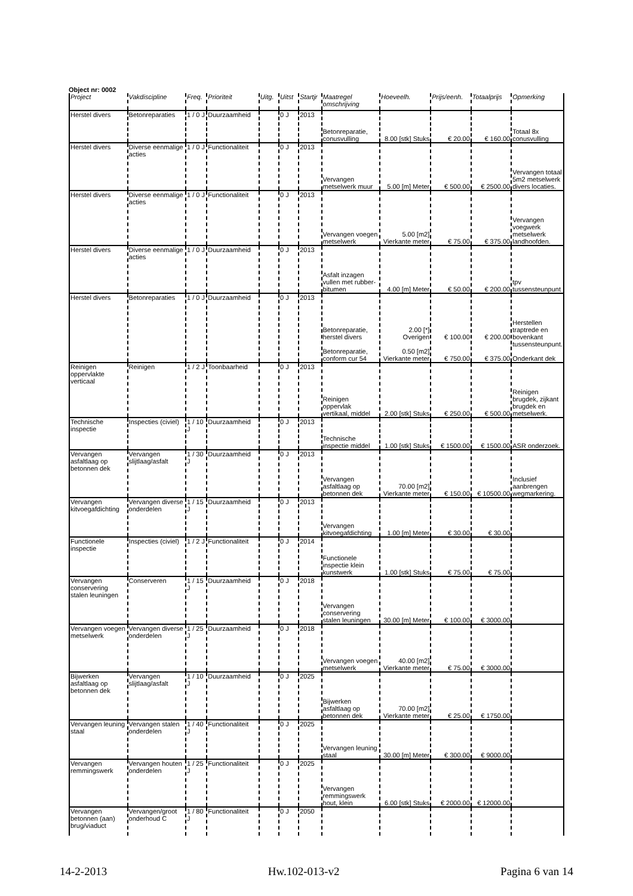Object nr: 0002
| Project | Vakdiscipline | Freq. | Prioriteit | Uitg. | Uitst | Startjr | Maatregel omschrijving | Hoeveelh. | Prijs/eenh. | Totaalprijs | Opmerking |
| --- | --- | --- | --- | --- | --- | --- | --- | --- | --- | --- | --- |
| Herstel divers | Betonreparaties | 1 / 0 J | Duurzaamheid | | 0 J | 2013 | Betonreparatie, conusvulling | 8.00 [stk] Stuks | € 20.00 | € 160.00 | Totaal 8x conusvulling |
| Herstel divers | Diverse eenmalige acties | 1 / 0 J | Functionaliteit | | 0 J | 2013 | Vervangen metselwerk muur | 5.00 [m] Meter | € 500.00 | € 2500.00 | Vervangen totaal 5m2 metselwerk divers locaties. |
| Herstel divers | Diverse eenmalige acties | 1 / 0 J | Functionaliteit | | 0 J | 2013 | Vervangen voegen metselwerk | 5.00 [m2] Vierkante meter | € 75.00 | € 375.00 | Vervangen voegwerk metselwerk landhoofden. |
| Herstel divers | Diverse eenmalige acties | 1 / 0 J | Duurzaamheid | | 0 J | 2013 | Asfalt inzagen vullen met rubber-bitumen | 4.00 [m] Meter | € 50.00 | € 200.00 | tpv tussensteunpunt |
| Herstel divers | Betonreparaties | 1 / 0 J | Duurzaamheid | | 0 J | 2013 | Betonreparatie, herstel divers Betonreparatie, conform cur 54 | 2.00 [*] Overigen 0.50 [m2] Vierkante meter | € 100.00 € 750.00 | € 200.00 € 375.00 | Herstellen traptrede en bovenkant tussensteunpunt. Onderkant dek |
| Reinigen oppervlakte verticaal | Reinigen | 1 / 2 J | Toonbaarheid | | 0 J | 2013 | Reinigen oppervlak vertikaal, middel | 2.00 [stk] Stuks | € 250.00 | € 500.00 | Reinigen brugdek, zijkant brugdek en metselwerk. |
| Technische inspectie | Inspecties (civiel) | 1 / 10 J | Duurzaamheid | | 0 J | 2013 | Technische inspectie middel | 1.00 [stk] Stuks | € 1500.00 | € 1500.00 | ASR onderzoek. |
| Vervangen asfaltlaag op betonnen dek | Vervangen slijtlaag/asfalt | 1 / 30 J | Duurzaamheid | | 0 J | 2013 | Vervangen asfaltlaag op betonnen dek | 70.00 [m2] Vierkante meter | € 150.00 | € 10500.00 | Inclusief aanbrengen wegmarkering. |
| Vervangen kitvoegafdichting | Vervangen diverse onderdelen | 1 / 15 J | Duurzaamheid | | 0 J | 2013 | Vervangen kitvoegafdichting | 1.00 [m] Meter | € 30.00 | € 30.00 | |
| Functionele inspectie | Inspecties (civiel) | 1 / 2 J | Functionaliteit | | 0 J | 2014 | Functionele inspectie klein kunstwerk | 1.00 [stk] Stuks | € 75.00 | € 75.00 | |
| Vervangen conservering stalen leuningen | Conserveren | 1 / 15 J | Duurzaamheid | | 0 J | 2018 | Vervangen conservering stalen leuningen | 30.00 [m] Meter | € 100.00 | € 3000.00 | |
| Vervangen voegen metselwerk | Vervangen diverse onderdelen | 1 / 25 J | Duurzaamheid | | 0 J | 2018 | Vervangen voegen metselwerk | 40.00 [m2] Vierkante meter | € 75.00 | € 3000.00 | |
| Bijwerken asfaltlaag op betonnen dek | Vervangen slijtlaag/asfalt | 1 / 10 J | Duurzaamheid | | 0 J | 2025 | Bijwerken asfaltlaag op betonnen dek | 70.00 [m2] Vierkante meter | € 25.00 | € 1750.00 | |
| Vervangen leuning staal | Vervangen stalen onderdelen | 1 / 40 J | Functionaliteit | | 0 J | 2025 | Vervangen leuning staal | 30.00 [m] Meter | € 300.00 | € 9000.00 | |
| Vervangen remmingswerk | Vervangen houten onderdelen | 1 / 25 J | Functionaliteit | | 0 J | 2025 | Vervangen remmingswerk hout, klein | 6.00 [stk] Stuks | € 2000.00 | € 12000.00 | |
| Vervangen betonnen (aan) brug/viaduct | Vervangen/groot onderhoud C | 1 / 80 J | Functionaliteit | | 0 J | 2050 | | | | | |
14-2-2013 Hw.102-013-v2 Pagina 6 van 14